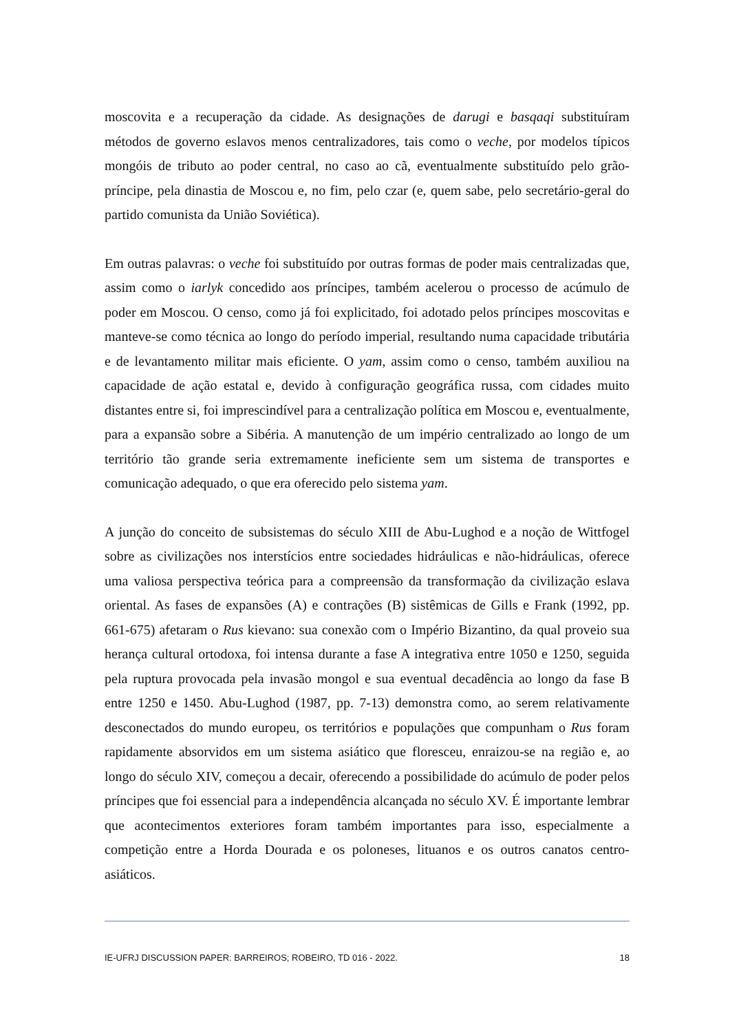moscovita e a recuperação da cidade. As designações de darugi e basqaqi substituíram métodos de governo eslavos menos centralizadores, tais como o veche, por modelos típicos mongóis de tributo ao poder central, no caso ao cã, eventualmente substituído pelo grão-príncipe, pela dinastia de Moscou e, no fim, pelo czar (e, quem sabe, pelo secretário-geral do partido comunista da União Soviética).
Em outras palavras: o veche foi substituído por outras formas de poder mais centralizadas que, assim como o iarlyk concedido aos príncipes, também acelerou o processo de acúmulo de poder em Moscou. O censo, como já foi explicitado, foi adotado pelos príncipes moscovitas e manteve-se como técnica ao longo do período imperial, resultando numa capacidade tributária e de levantamento militar mais eficiente. O yam, assim como o censo, também auxiliou na capacidade de ação estatal e, devido à configuração geográfica russa, com cidades muito distantes entre si, foi imprescindível para a centralização política em Moscou e, eventualmente, para a expansão sobre a Sibéria. A manutenção de um império centralizado ao longo de um território tão grande seria extremamente ineficiente sem um sistema de transportes e comunicação adequado, o que era oferecido pelo sistema yam.
A junção do conceito de subsistemas do século XIII de Abu-Lughod e a noção de Wittfogel sobre as civilizações nos interstícios entre sociedades hidráulicas e não-hidráulicas, oferece uma valiosa perspectiva teórica para a compreensão da transformação da civilização eslava oriental. As fases de expansões (A) e contrações (B) sistêmicas de Gills e Frank (1992, pp. 661-675) afetaram o Rus kievano: sua conexão com o Império Bizantino, da qual proveio sua herança cultural ortodoxa, foi intensa durante a fase A integrativa entre 1050 e 1250, seguida pela ruptura provocada pela invasão mongol e sua eventual decadência ao longo da fase B entre 1250 e 1450. Abu-Lughod (1987, pp. 7-13) demonstra como, ao serem relativamente desconectados do mundo europeu, os territórios e populações que compunham o Rus foram rapidamente absorvidos em um sistema asiático que floresceu, enraizou-se na região e, ao longo do século XIV, começou a decair, oferecendo a possibilidade do acúmulo de poder pelos príncipes que foi essencial para a independência alcançada no século XV. É importante lembrar que acontecimentos exteriores foram também importantes para isso, especialmente a competição entre a Horda Dourada e os poloneses, lituanos e os outros canatos centro-asiáticos.
IE-UFRJ DISCUSSION PAPER: BARREIROS; ROBEIRO, TD 016 - 2022. 18